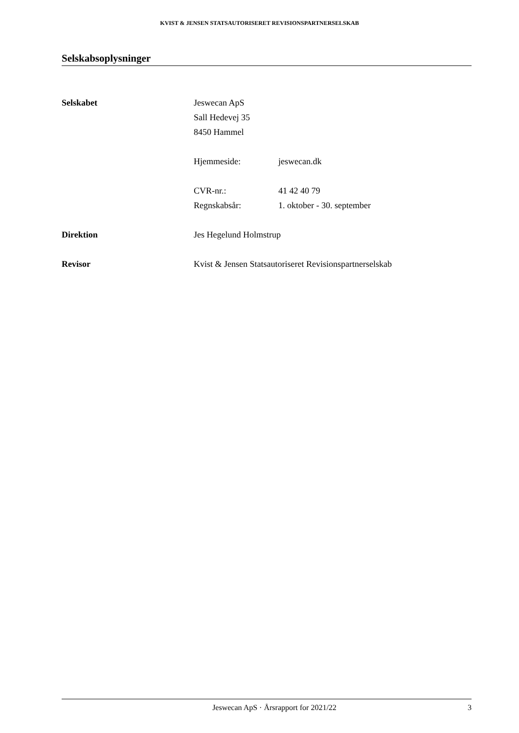KVIST & JENSEN STATSAUTORISERET REVISIONSPARTNERSELSKAB
Selskabsoplysninger
Selskabet Jeswecan ApS
Sall Hedevej 35
8450 Hammel
Hjemmeside: jeswecan.dk
CVR-nr.: 41 42 40 79
Regnskabsår: 1. oktober - 30. september
Direktion Jes Hegelund Holmstrup
Revisor Kvist & Jensen Statsautoriseret Revisionspartnerselskab
Jeswecan ApS · Årsrapport for 2021/22
3